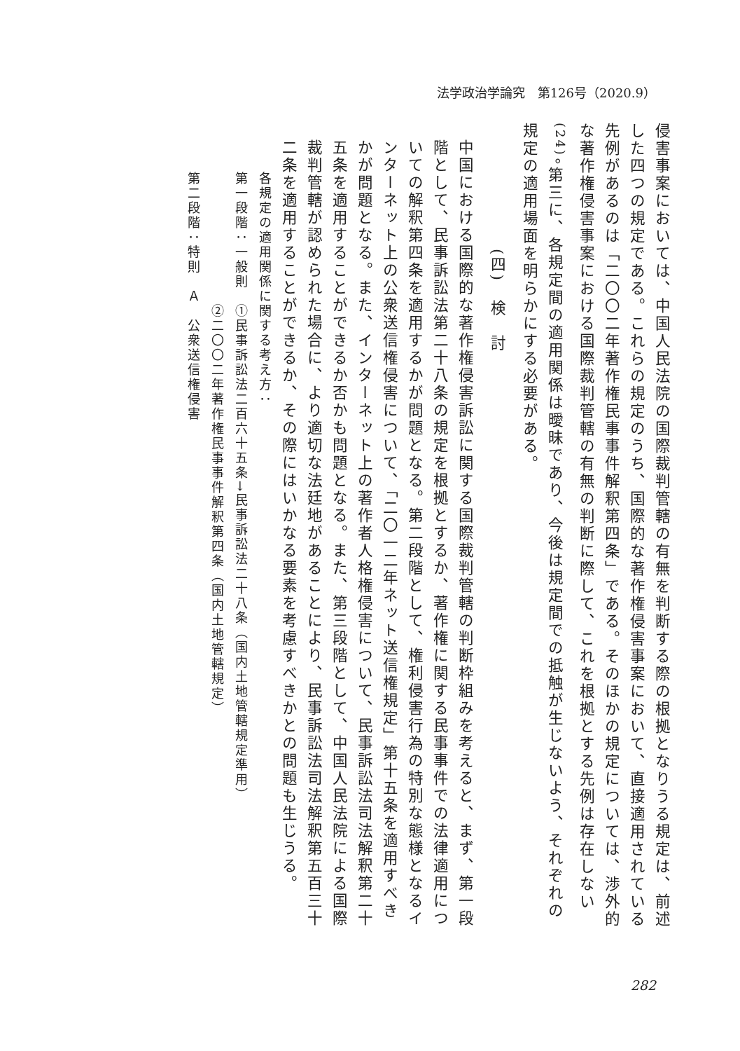法学政治学論究　第126号（2020.9）
侵害事案においては、中国人民法院の国際裁判管轄の有無を判断する際の根拠となりうる規定は、前述した四つの規定である。これらの規定のうち、国際的な著作権侵害事案において、直接適用されている先例があるのは「二〇〇二年著作権民事事件解釈第四条」である。そのほかの規定については、渉外的な著作権侵害事案における国際裁判管轄の有無の判断に際して、これを根拠とする先例は存在しない<sup>(24)</sup>。第三に、各規定間の適用関係は曖昧であり、今後は規定間での抵触が生じないよう、それぞれの規定の適用場面を明らかにする必要がある。
(四)　検　討
中国における国際的な著作権侵害訴訟に関する国際裁判管轄の判断枠組みを考えると、まず、第一段階として、民事訴訟法第二十八条の規定を根拠とするか、著作権に関する民事事件での法律適用についての解釈第四条を適用するかが問題となる。第二段階として、権利侵害行為の特別な態様となるインターネット上の公衆送信権侵害について、「二〇一二年ネット送信権規定」第十五条を適用すべきかが問題となる。また、インターネット上の著作者人格権侵害について、民事訴訟法司法解釈第二十五条を適用することができるか否かも問題となる。また、第三段階として、中国人民法院による国際裁判管轄が認められた場合に、より適切な法廷地があることにより、民事訴訟法司法解釈第五百三十二条を適用することができるか、その際にはいかなる要素を考慮すべきかとの問題も生じうる。
各規定の適用関係に関する考え方：
第一段階：一般則　①民事訴訟法二百六十五条→民事訴訟法二十八条（国内土地管轄規定準用）
　　　　　　　　　②二〇〇二年著作権民事事件解釈第四条（国内土地管轄規定）
第二段階：特則　Ａ　公衆送信権侵害
282